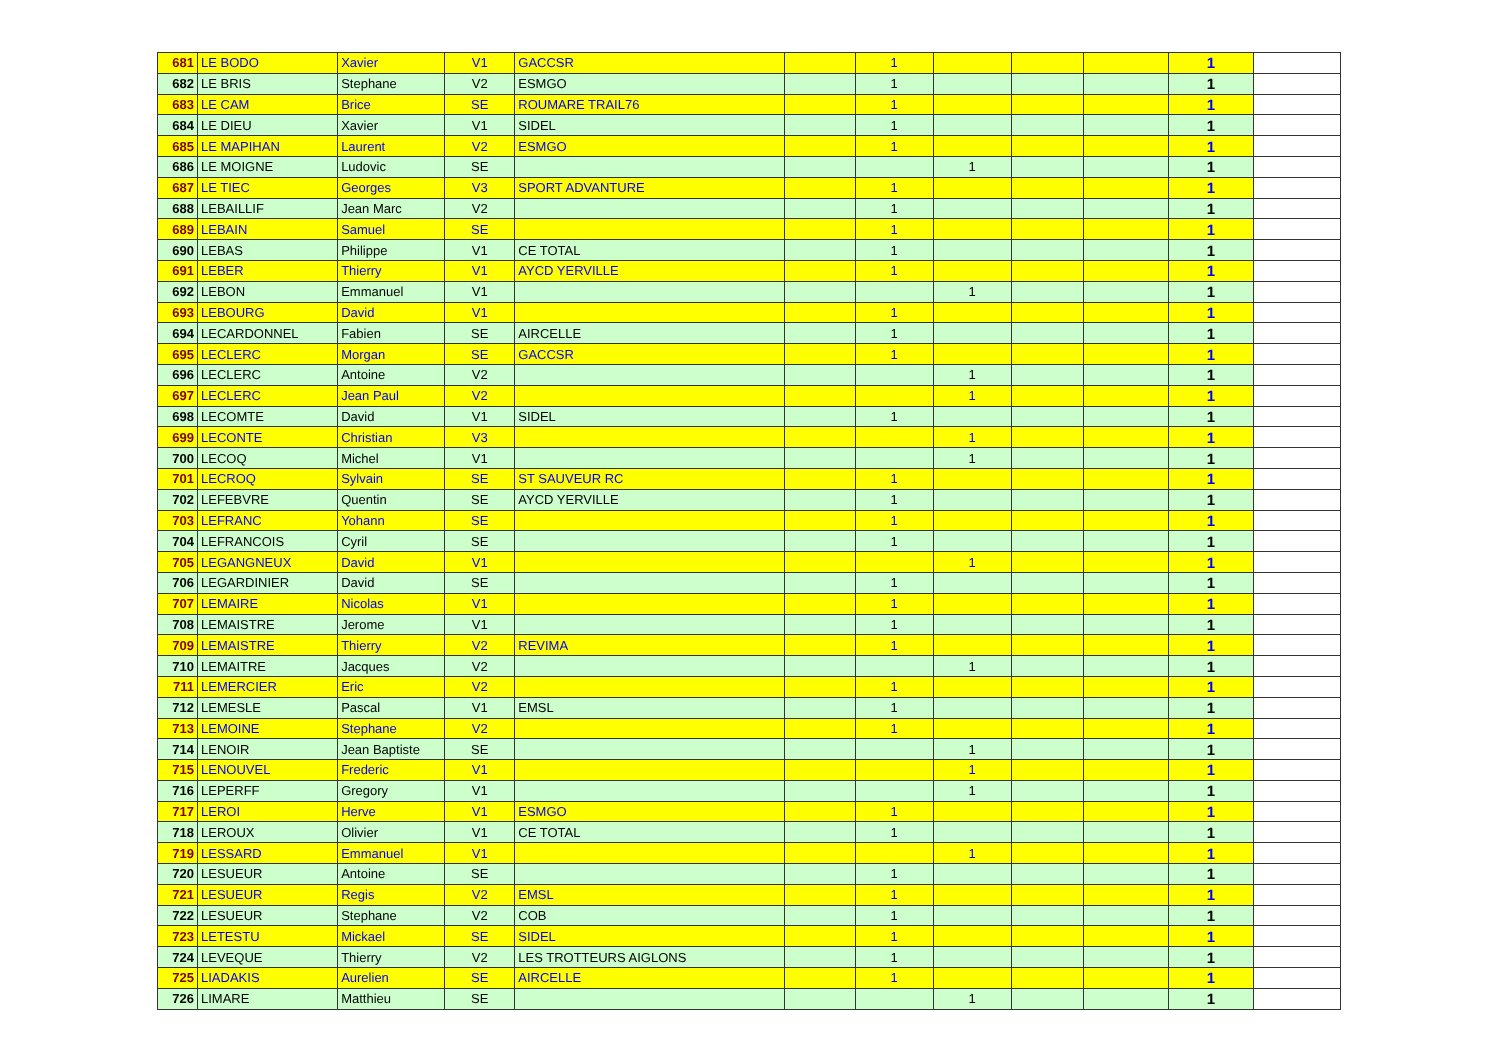| 681 | LE BODO | Xavier | V1 | GACCSR | | 1 | | | | 1 | |
| 682 | LE BRIS | Stephane | V2 | ESMGO | | 1 | | | | 1 | |
| 683 | LE CAM | Brice | SE | ROUMARE TRAIL76 | | 1 | | | | 1 | |
| 684 | LE DIEU | Xavier | V1 | SIDEL | | 1 | | | | 1 | |
| 685 | LE MAPIHAN | Laurent | V2 | ESMGO | | 1 | | | | 1 | |
| 686 | LE MOIGNE | Ludovic | SE | | | | 1 | | | 1 | |
| 687 | LE TIEC | Georges | V3 | SPORT ADVANTURE | | 1 | | | | 1 | |
| 688 | LEBAILLIF | Jean Marc | V2 | | | 1 | | | | 1 | |
| 689 | LEBAIN | Samuel | SE | | | 1 | | | | 1 | |
| 690 | LEBAS | Philippe | V1 | CE TOTAL | | 1 | | | | 1 | |
| 691 | LEBER | Thierry | V1 | AYCD YERVILLE | | 1 | | | | 1 | |
| 692 | LEBON | Emmanuel | V1 | | | | 1 | | | 1 | |
| 693 | LEBOURG | David | V1 | | | 1 | | | | 1 | |
| 694 | LECARDONNEL | Fabien | SE | AIRCELLE | | 1 | | | | 1 | |
| 695 | LECLERC | Morgan | SE | GACCSR | | 1 | | | | 1 | |
| 696 | LECLERC | Antoine | V2 | | | | 1 | | | 1 | |
| 697 | LECLERC | Jean Paul | V2 | | | | 1 | | | 1 | |
| 698 | LECOMTE | David | V1 | SIDEL | | 1 | | | | 1 | |
| 699 | LECONTE | Christian | V3 | | | | 1 | | | 1 | |
| 700 | LECOQ | Michel | V1 | | | | 1 | | | 1 | |
| 701 | LECROQ | Sylvain | SE | ST SAUVEUR RC | | 1 | | | | 1 | |
| 702 | LEFEBVRE | Quentin | SE | AYCD YERVILLE | | 1 | | | | 1 | |
| 703 | LEFRANC | Yohann | SE | | | 1 | | | | 1 | |
| 704 | LEFRANCOIS | Cyril | SE | | | 1 | | | | 1 | |
| 705 | LEGANGNEUX | David | V1 | | | | 1 | | | 1 | |
| 706 | LEGARDINIER | David | SE | | | 1 | | | | 1 | |
| 707 | LEMAIRE | Nicolas | V1 | | | 1 | | | | 1 | |
| 708 | LEMAISTRE | Jerome | V1 | | | 1 | | | | 1 | |
| 709 | LEMAISTRE | Thierry | V2 | REVIMA | | 1 | | | | 1 | |
| 710 | LEMAITRE | Jacques | V2 | | | | 1 | | | 1 | |
| 711 | LEMERCIER | Eric | V2 | | | 1 | | | | 1 | |
| 712 | LEMESLE | Pascal | V1 | EMSL | | 1 | | | | 1 | |
| 713 | LEMOINE | Stephane | V2 | | | 1 | | | | 1 | |
| 714 | LENOIR | Jean Baptiste | SE | | | | 1 | | | 1 | |
| 715 | LENOUVEL | Frederic | V1 | | | | 1 | | | 1 | |
| 716 | LEPERFF | Gregory | V1 | | | | 1 | | | 1 | |
| 717 | LEROI | Herve | V1 | ESMGO | | 1 | | | | 1 | |
| 718 | LEROUX | Olivier | V1 | CE TOTAL | | 1 | | | | 1 | |
| 719 | LESSARD | Emmanuel | V1 | | | | 1 | | | 1 | |
| 720 | LESUEUR | Antoine | SE | | | 1 | | | | 1 | |
| 721 | LESUEUR | Regis | V2 | EMSL | | 1 | | | | 1 | |
| 722 | LESUEUR | Stephane | V2 | COB | | 1 | | | | 1 | |
| 723 | LETESTU | Mickael | SE | SIDEL | | 1 | | | | 1 | |
| 724 | LEVEQUE | Thierry | V2 | LES TROTTEURS AIGLONS | | 1 | | | | 1 | |
| 725 | LIADAKIS | Aurelien | SE | AIRCELLE | | 1 | | | | 1 | |
| 726 | LIMARE | Matthieu | SE | | | | 1 | | | 1 | |